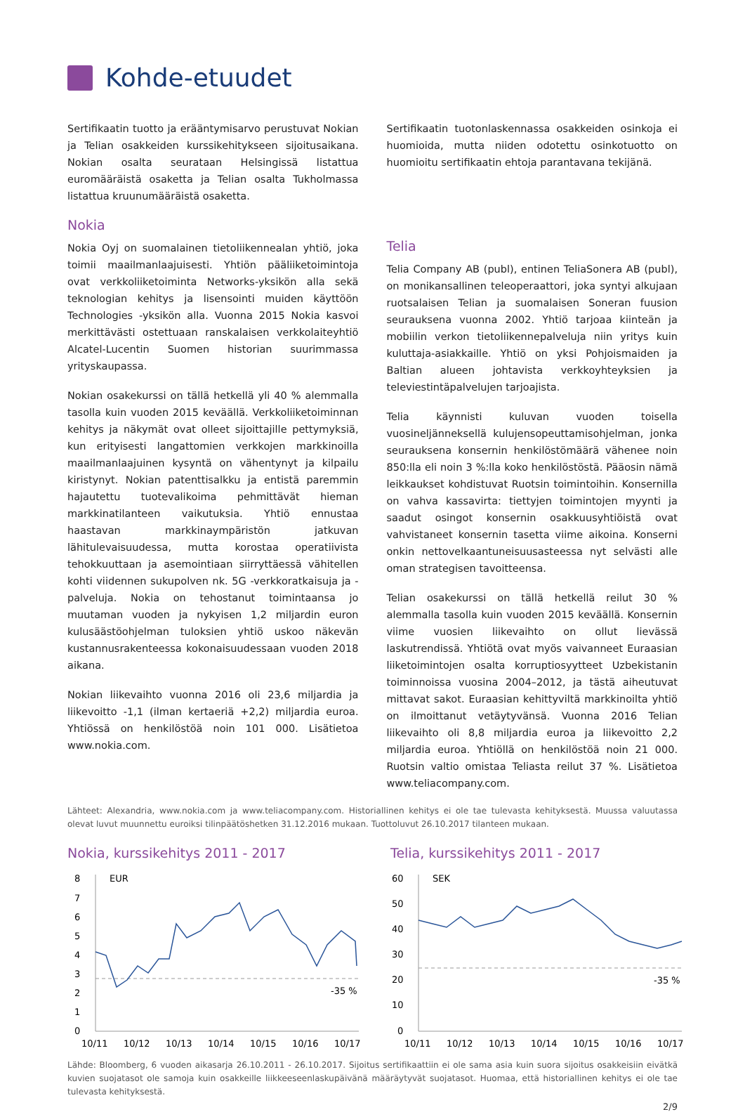Kohde-etuudet
Sertifikaatin tuotto ja erääntymisarvo perustuvat Nokian ja Telian osakkeiden kurssikehitykseen sijoitusaikana. Nokian osalta seurataan Helsingissä listattua euromääräistä osaketta ja Telian osalta Tukholmassa listattua kruunumääräistä osaketta.
Nokia
Nokia Oyj on suomalainen tietoliikennealan yhtiö, joka toimii maailmanlaajuisesti. Yhtiön pääliiketoimintoja ovat verkkoliiketoiminta Networks-yksikön alla sekä teknologian kehitys ja lisensointi muiden käyttöön Technologies -yksikön alla. Vuonna 2015 Nokia kasvoi merkittävästi ostettuaan ranskalaisen verkkolaiteyhtiö Alcatel-Lucentin Suomen historian suurimmassa yrityskaupassa.
Nokian osakekurssi on tällä hetkellä yli 40 % alemmalla tasolla kuin vuoden 2015 keväällä. Verkkoliiketoiminnan kehitys ja näkymät ovat olleet sijoittajille pettymyksiä, kun erityisesti langattomien verkkojen markkinoilla maailmanlaajuinen kysyntä on vähentynyt ja kilpailu kiristynyt. Nokian patenttisalkku ja entistä paremmin hajautettu tuotevalikoima pehmittävät hieman markkinatilanteen vaikutuksia. Yhtiö ennustaa haastavan markkinaympäristön jatkuvan lähitulevaisuudessa, mutta korostaa operatiivista tehokkuuttaan ja asemointiaan siirryttäessä vähitellen kohti viidennen sukupolven nk. 5G -verkkoratkaisuja ja -palveluja. Nokia on tehostanut toimintaansa jo muutaman vuoden ja nykyisen 1,2 miljardin euron kulusäästöohjelman tuloksien yhtiö uskoo näkevän kustannusrakenteessa kokonaisuudessaan vuoden 2018 aikana.
Nokian liikevaihto vuonna 2016 oli 23,6 miljardia ja liikevoitto -1,1 (ilman kertaeriä +2,2) miljardia euroa. Yhtiössä on henkilöstöä noin 101 000. Lisätietoa www.nokia.com.
Sertifikaatin tuotonlaskennassa osakkeiden osinkoja ei huomioida, mutta niiden odotettu osinkotuotto on huomioitu sertifikaatin ehtoja parantavana tekijänä.
Telia
Telia Company AB (publ), entinen TeliaSonera AB (publ), on monikansallinen teleoperaattori, joka syntyi alkujaan ruotsalaisen Telian ja suomalaisen Soneran fuusion seurauksena vuonna 2002. Yhtiö tarjoaa kiinteän ja mobiilin verkon tietoliikennepalveluja niin yritys kuin kuluttaja-asiakkaille. Yhtiö on yksi Pohjoismaiden ja Baltian alueen johtavista verkkoyhteyksien ja televiestintäpalvelujen tarjoajista.
Telia käynnisti kuluvan vuoden toisella vuosineljänneksellä kulujensopeuttamisohjelman, jonka seurauksena konsernin henkilöstömäärä vähenee noin 850:lla eli noin 3 %:lla koko henkilöstöstä. Pääosin nämä leikkaukset kohdistuvat Ruotsin toimintoihin. Konsernilla on vahva kassavirta: tiettyjen toimintojen myynti ja saadut osingot konsernin osakkuusyhtiöistä ovat vahvistaneet konsernin tasetta viime aikoina. Konserni onkin nettovelkaantuneisuusasteessa nyt selvästi alle oman strategisen tavoitteensa.
Telian osakekurssi on tällä hetkellä reilut 30 % alemmalla tasolla kuin vuoden 2015 keväällä. Konsernin viime vuosien liikevaihto on ollut lievässä laskutrendissä. Yhtiötä ovat myös vaivanneet Euraasian liiketoimintojen osalta korruptiosyytteet Uzbekistanin toiminnoissa vuosina 2004–2012, ja tästä aiheutuvat mittavat sakot. Euraasian kehittyviltä markkinoilta yhtiö on ilmoittanut vetäytyvänsä. Vuonna 2016 Telian liikevaihto oli 8,8 miljardia euroa ja liikevoitto 2,2 miljardia euroa. Yhtiöllä on henkilöstöä noin 21 000. Ruotsin valtio omistaa Teliasta reilut 37 %. Lisätietoa www.teliacompany.com.
Lähteet: Alexandria, www.nokia.com ja www.teliacompany.com. Historiallinen kehitys ei ole tae tulevasta kehityksestä. Muussa valuutassa olevat luvut muunnettu euroiksi tilinpäätöshetken 31.12.2016 mukaan. Tuottoluvut 26.10.2017 tilanteen mukaan.
Nokia, kurssikehitys 2011 - 2017
8
7
6
5
4
3
2
1
0
EUR
-35 %
10/11
10/12
10/13
10/14
10/15
10/16
10/17
Telia, kurssikehitys 2011 - 2017
60
50
40
30
20
10
0
SEK
-35 %
10/11
10/12
10/13
10/14
10/15
10/16
10/17
Lähde: Bloomberg, 6 vuoden aikasarja 26.10.2011 - 26.10.2017. Sijoitus sertifikaattiin ei ole sama asia kuin suora sijoitus osakkeisiin eivätkä kuvien suojatasot ole samoja kuin osakkeille liikkeeseenlaskupäivänä määräytyvät suojatasot. Huomaa, että historiallinen kehitys ei ole tae tulevasta kehityksestä.
2/9